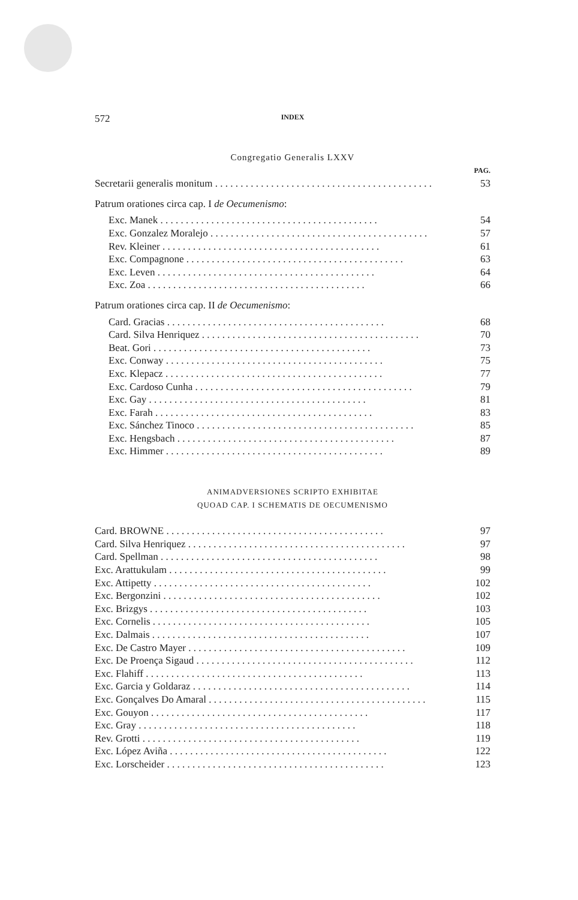572 INDEX
Congregatio Generalis LXXV
PAG.
Secretarii generalis monitum 53
Patrum orationes circa cap. I de Oecumenismo:
Exc. Manek 54
Exc. Gonzalez Moralejo 57
Rev. Kleiner 61
Exc. Compagnone 63
Exc. Leven 64
Exc. Zoa 66
Patrum orationes circa cap. II de Oecumenismo:
Card. Gracias 68
Card. Silva Henriquez 70
Beat. Gori 73
Exc. Conway 75
Exc. Klepacz 77
Exc. Cardoso Cunha 79
Exc. Gay 81
Exc. Farah 83
Exc. Sánchez Tinoco 85
Exc. Hengsbach 87
Exc. Himmer 89
ANIMADVERSIONES SCRIPTO EXHIBITAE
QUOAD CAP. I SCHEMATIS DE OECUMENISMO
Card. BROWNE 97
Card. Silva Henriquez 97
Card. Spellman 98
Exc. Arattukulam 99
Exc. Attipetty 102
Exc. Bergonzini 102
Exc. Brizgys 103
Exc. Cornelis 105
Exc. Dalmais 107
Exc. De Castro Mayer 109
Exc. De Proença Sigaud 112
Exc. Flahiff 113
Exc. Garcia y Goldaraz 114
Exc. Gonçalves Do Amaral 115
Exc. Gouyon 117
Exc. Gray 118
Rev. Grotti 119
Exc. López Aviña 122
Exc. Lorscheider 123